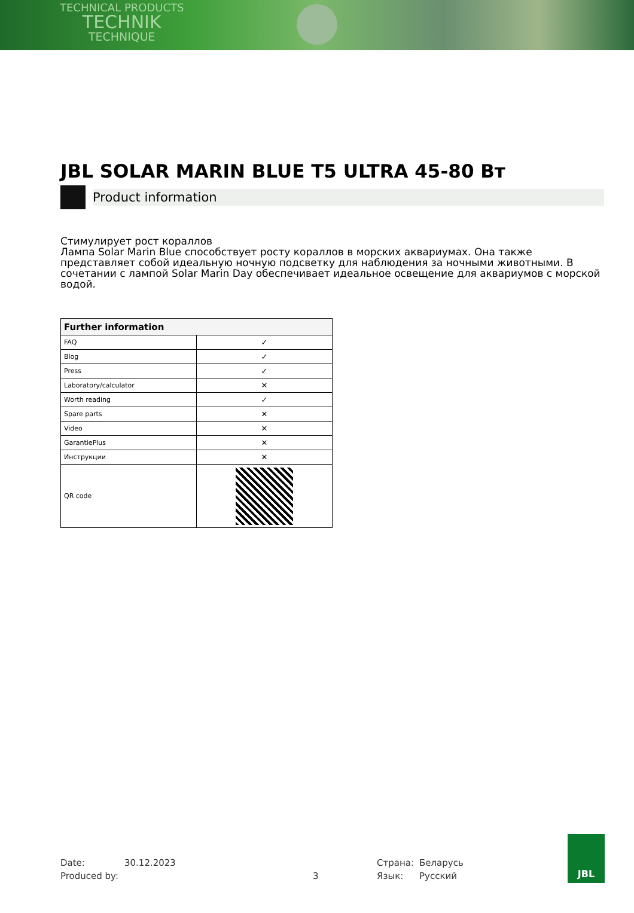TECHNICAL PRODUCTS
TECHNIK
TECHNIQUE
JBL SOLAR MARIN BLUE T5 ULTRA 45-80 Вт
Product information
Стимулирует рост кораллов
Лампа Solar Marin Blue способствует росту кораллов в морских аквариумах. Она также представляет собой идеальную ночную подсветку для наблюдения за ночными животными. В сочетании с лампой Solar Marin Day обеспечивает идеальное освещение для аквариумов с морской водой.
| Further information | |
| --- | --- |
| FAQ | ✓ |
| Blog | ✓ |
| Press | ✓ |
| Laboratory/calculator | ✕ |
| Worth reading | ✓ |
| Spare parts | ✕ |
| Video | ✕ |
| GarantiePlus | ✕ |
| Инструкции | ✕ |
| QR code | |
Date: 30.12.2023 Страна: Беларусь
Produced by: 3 Язык: Русский
JBL